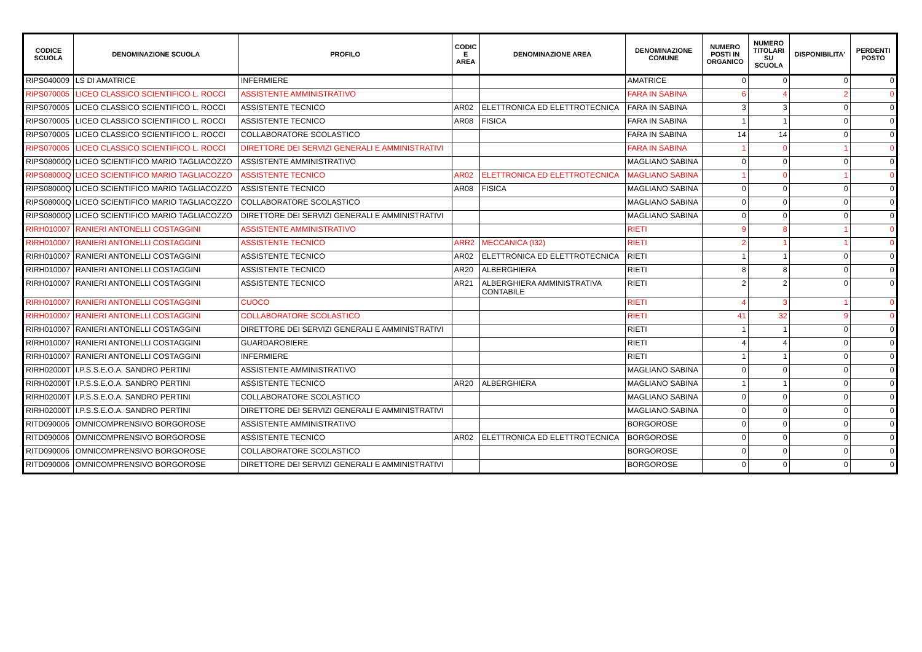| CODICE SCUOLA | DENOMINAZIONE SCUOLA | PROFILO | CODIC E AREA | DENOMINAZIONE AREA | DENOMINAZIONE COMUNE | NUMERO POSTI IN ORGANICO | NUMERO TITOLARI SU SCUOLA | DISPONIBILITA' | PERDENTI POSTO |
| --- | --- | --- | --- | --- | --- | --- | --- | --- | --- |
| RIPS040009 | LS DI AMATRICE | INFERMIERE | | | AMATRICE | 0 | 0 | 0 | 0 |
| RIPS070005 | LICEO CLASSICO SCIENTIFICO L. ROCCI | ASSISTENTE AMMINISTRATIVO | | | FARA IN SABINA | 6 | 4 | 2 | 0 |
| RIPS070005 | LICEO CLASSICO SCIENTIFICO L. ROCCI | ASSISTENTE TECNICO | AR02 | ELETTRONICA ED ELETTROTECNICA | FARA IN SABINA | 3 | 3 | 0 | 0 |
| RIPS070005 | LICEO CLASSICO SCIENTIFICO L. ROCCI | ASSISTENTE TECNICO | AR08 | FISICA | FARA IN SABINA | 1 | 1 | 0 | 0 |
| RIPS070005 | LICEO CLASSICO SCIENTIFICO L. ROCCI | COLLABORATORE SCOLASTICO | | | FARA IN SABINA | 14 | 14 | 0 | 0 |
| RIPS070005 | LICEO CLASSICO SCIENTIFICO L. ROCCI | DIRETTORE DEI SERVIZI GENERALI E AMMINISTRATIVI | | | FARA IN SABINA | 1 | 0 | 1 | 0 |
| RIPS08000Q | LICEO SCIENTIFICO MARIO TAGLIACOZZO | ASSISTENTE AMMINISTRATIVO | | | MAGLIANO SABINA | 0 | 0 | 0 | 0 |
| RIPS08000Q | LICEO SCIENTIFICO MARIO TAGLIACOZZO | ASSISTENTE TECNICO | AR02 | ELETTRONICA ED ELETTROTECNICA | MAGLIANO SABINA | 1 | 0 | 1 | 0 |
| RIPS08000Q | LICEO SCIENTIFICO MARIO TAGLIACOZZO | ASSISTENTE TECNICO | AR08 | FISICA | MAGLIANO SABINA | 0 | 0 | 0 | 0 |
| RIPS08000Q | LICEO SCIENTIFICO MARIO TAGLIACOZZO | COLLABORATORE SCOLASTICO | | | MAGLIANO SABINA | 0 | 0 | 0 | 0 |
| RIPS08000Q | LICEO SCIENTIFICO MARIO TAGLIACOZZO | DIRETTORE DEI SERVIZI GENERALI E AMMINISTRATIVI | | | MAGLIANO SABINA | 0 | 0 | 0 | 0 |
| RIRH010007 | RANIERI ANTONELLI COSTAGGINI | ASSISTENTE AMMINISTRATIVO | | | RIETI | 9 | 8 | 1 | 0 |
| RIRH010007 | RANIERI ANTONELLI COSTAGGINI | ASSISTENTE TECNICO | ARR2 | MECCANICA (I32) | RIETI | 2 | 1 | 1 | 0 |
| RIRH010007 | RANIERI ANTONELLI COSTAGGINI | ASSISTENTE TECNICO | AR02 | ELETTRONICA ED ELETTROTECNICA | RIETI | 1 | 1 | 0 | 0 |
| RIRH010007 | RANIERI ANTONELLI COSTAGGINI | ASSISTENTE TECNICO | AR20 | ALBERGHIERA | RIETI | 8 | 8 | 0 | 0 |
| RIRH010007 | RANIERI ANTONELLI COSTAGGINI | ASSISTENTE TECNICO | AR21 | ALBERGHIERA AMMINISTRATIVA CONTABILE | RIETI | 2 | 2 | 0 | 0 |
| RIRH010007 | RANIERI ANTONELLI COSTAGGINI | CUOCO | | | RIETI | 4 | 3 | 1 | 0 |
| RIRH010007 | RANIERI ANTONELLI COSTAGGINI | COLLABORATORE SCOLASTICO | | | RIETI | 41 | 32 | 9 | 0 |
| RIRH010007 | RANIERI ANTONELLI COSTAGGINI | DIRETTORE DEI SERVIZI GENERALI E AMMINISTRATIVI | | | RIETI | 1 | 1 | 0 | 0 |
| RIRH010007 | RANIERI ANTONELLI COSTAGGINI | GUARDAROBIERE | | | RIETI | 4 | 4 | 0 | 0 |
| RIRH010007 | RANIERI ANTONELLI COSTAGGINI | INFERMIERE | | | RIETI | 1 | 1 | 0 | 0 |
| RIRH02000T | I.P.S.S.E.O.A. SANDRO PERTINI | ASSISTENTE AMMINISTRATIVO | | | MAGLIANO SABINA | 0 | 0 | 0 | 0 |
| RIRH02000T | I.P.S.S.E.O.A. SANDRO PERTINI | ASSISTENTE TECNICO | AR20 | ALBERGHIERA | MAGLIANO SABINA | 1 | 1 | 0 | 0 |
| RIRH02000T | I.P.S.S.E.O.A. SANDRO PERTINI | COLLABORATORE SCOLASTICO | | | MAGLIANO SABINA | 0 | 0 | 0 | 0 |
| RIRH02000T | I.P.S.S.E.O.A. SANDRO PERTINI | DIRETTORE DEI SERVIZI GENERALI E AMMINISTRATIVI | | | MAGLIANO SABINA | 0 | 0 | 0 | 0 |
| RITD090006 | OMNICOMPRENSIVO BORGOROSE | ASSISTENTE AMMINISTRATIVO | | | BORGOROSE | 0 | 0 | 0 | 0 |
| RITD090006 | OMNICOMPRENSIVO BORGOROSE | ASSISTENTE TECNICO | AR02 | ELETTRONICA ED ELETTROTECNICA | BORGOROSE | 0 | 0 | 0 | 0 |
| RITD090006 | OMNICOMPRENSIVO BORGOROSE | COLLABORATORE SCOLASTICO | | | BORGOROSE | 0 | 0 | 0 | 0 |
| RITD090006 | OMNICOMPRENSIVO BORGOROSE | DIRETTORE DEI SERVIZI GENERALI E AMMINISTRATIVI | | | BORGOROSE | 0 | 0 | 0 | 0 |